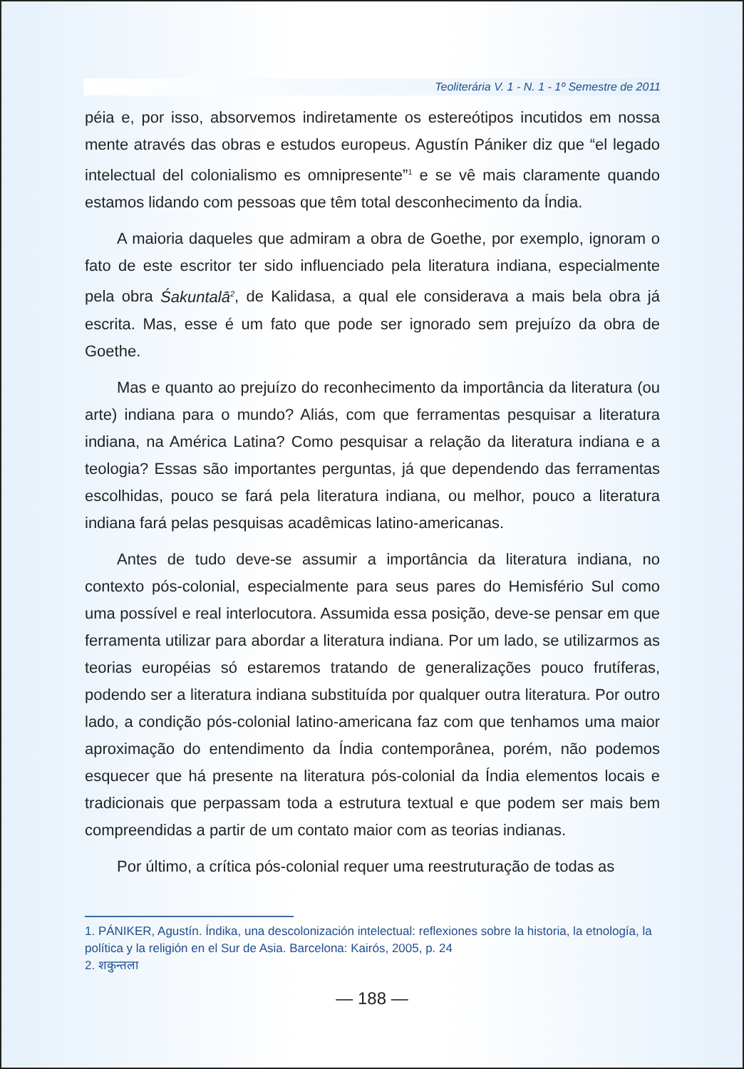Teoliterária V. 1 - N. 1 - 1º Semestre de 2011
péia e, por isso, absorvemos indiretamente os estereótipos incutidos em nossa mente através das obras e estudos europeus. Agustín Pániker diz que “el legado intelectual del colonialismo es omnipresente”<sup>1</sup> e se vê mais claramente quando estamos lidando com pessoas que têm total desconhecimento da Índia.
A maioria daqueles que admiram a obra de Goethe, por exemplo, ignoram o fato de este escritor ter sido influenciado pela literatura indiana, especialmente pela obra Śakuntalā<sup>2</sup>, de Kalidasa, a qual ele considerava a mais bela obra já escrita. Mas, esse é um fato que pode ser ignorado sem prejuízo da obra de Goethe.
Mas e quanto ao prejuízo do reconhecimento da importância da literatura (ou arte) indiana para o mundo? Aliás, com que ferramentas pesquisar a literatura indiana, na América Latina? Como pesquisar a relação da literatura indiana e a teologia? Essas são importantes perguntas, já que dependendo das ferramentas escolhidas, pouco se fará pela literatura indiana, ou melhor, pouco a literatura indiana fará pelas pesquisas acadêmicas latino-americanas.
Antes de tudo deve-se assumir a importância da literatura indiana, no contexto pós-colonial, especialmente para seus pares do Hemisfério Sul como uma possível e real interlocutora. Assumida essa posição, deve-se pensar em que ferramenta utilizar para abordar a literatura indiana. Por um lado, se utilizarmos as teorias européias só estaremos tratando de generalizações pouco frutíferas, podendo ser a literatura indiana substituída por qualquer outra literatura. Por outro lado, a condição pós-colonial latino-americana faz com que tenhamos uma maior aproximação do entendimento da Índia contemporânea, porém, não podemos esquecer que há presente na literatura pós-colonial da Índia elementos locais e tradicionais que perpassam toda a estrutura textual e que podem ser mais bem compreendidas a partir de um contato maior com as teorias indianas.
Por último, a crítica pós-colonial requer uma reestruturação de todas as
1. PÁNIKER, Agustín. Índika, una descolonización intelectual: reflexiones sobre la historia, la etnología, la política y la religión en el Sur de Asia. Barcelona: Kairós, 2005, p. 24
2. शकुन्तला
— 188 —